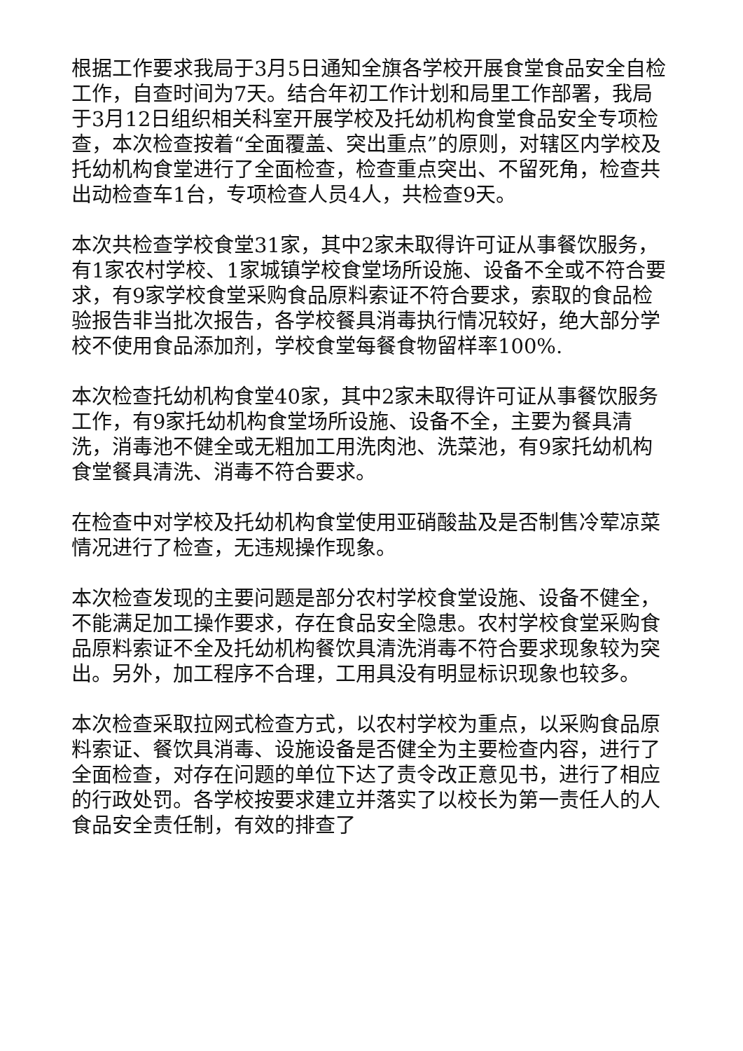根据工作要求我局于3月5日通知全旗各学校开展食堂食品安全自检工作，自查时间为7天。结合年初工作计划和局里工作部署，我局于3月12日组织相关科室开展学校及托幼机构食堂食品安全专项检查，本次检查按着“全面覆盖、突出重点”的原则，对辖区内学校及托幼机构食堂进行了全面检查，检查重点突出、不留死角，检查共出动检查车1台，专项检查人员4人，共检查9天。
本次共检查学校食堂31家，其中2家未取得许可证从事餐饮服务，有1家农村学校、1家城镇学校食堂场所设施、设备不全或不符合要求，有9家学校食堂采购食品原料索证不符合要求，索取的食品检验报告非当批次报告，各学校餐具消毒执行情况较好，绝大部分学校不使用食品添加剂，学校食堂每餐食物留样率100%.
本次检查托幼机构食堂40家，其中2家未取得许可证从事餐饮服务工作，有9家托幼机构食堂场所设施、设备不全，主要为餐具清洗，消毒池不健全或无粗加工用洗肉池、洗菜池，有9家托幼机构食堂餐具清洗、消毒不符合要求。
在检查中对学校及托幼机构食堂使用亚硝酸盐及是否制售冷荤凉菜情况进行了检查，无违规操作现象。
本次检查发现的主要问题是部分农村学校食堂设施、设备不健全，不能满足加工操作要求，存在食品安全隐患。农村学校食堂采购食品原料索证不全及托幼机构餐饮具清洗消毒不符合要求现象较为突出。另外，加工程序不合理，工用具没有明显标识现象也较多。
本次检查采取拉网式检查方式，以农村学校为重点，以采购食品原料索证、餐饮具消毒、设施设备是否健全为主要检查内容，进行了全面检查，对存在问题的单位下达了责令改正意见书，进行了相应的行政处罚。各学校按要求建立并落实了以校长为第一责任人的人食品安全责任制，有效的排查了